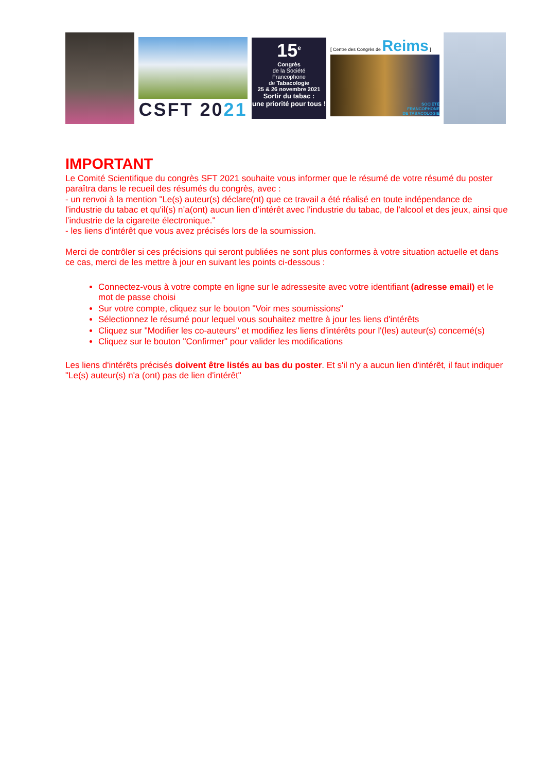CSFT 2021
15<sup>e</sup>
Congrès
de la Société
Francophone
de Tabacologie
25 & 26 novembre 2021
Sortir du tabac :
une priorité pour tous !
[ Centre des Congrès de Reims ]
SOCIÉTÉ
FRANCOPHONE
DE TABACOLOGIE
IMPORTANT
Le Comité Scientifique du congrès SFT 2021 souhaite vous informer que le résumé de votre résumé du poster paraîtra dans le recueil des résumés du congrès, avec :
- un renvoi à la mention "Le(s) auteur(s) déclare(nt) que ce travail a été réalisé en toute indépendance de l'industrie du tabac et qu'il(s) n’a(ont) aucun lien d’intérêt avec l'industrie du tabac, de l'alcool et des jeux, ainsi que l’industrie de la cigarette électronique."
- les liens d'intérêt que vous avez précisés lors de la soumission.
Merci de contrôler si ces précisions qui seront publiées ne sont plus conformes à votre situation actuelle et dans ce cas, merci de les mettre à jour en suivant les points ci-dessous :
Connectez-vous à votre compte en ligne sur le adressesite avec votre identifiant (adresse email) et le mot de passe choisi
Sur votre compte, cliquez sur le bouton "Voir mes soumissions"
Sélectionnez le résumé pour lequel vous souhaitez mettre à jour les liens d'intérêts
Cliquez sur "Modifier les co-auteurs" et modifiez les liens d'intérêts pour l'(les) auteur(s) concerné(s)
Cliquez sur le bouton "Confirmer" pour valider les modifications
Les liens d'intérêts précisés doivent être listés au bas du poster. Et s'il n'y a aucun lien d'intérêt, il faut indiquer "Le(s) auteur(s) n'a (ont) pas de lien d'intérêt"